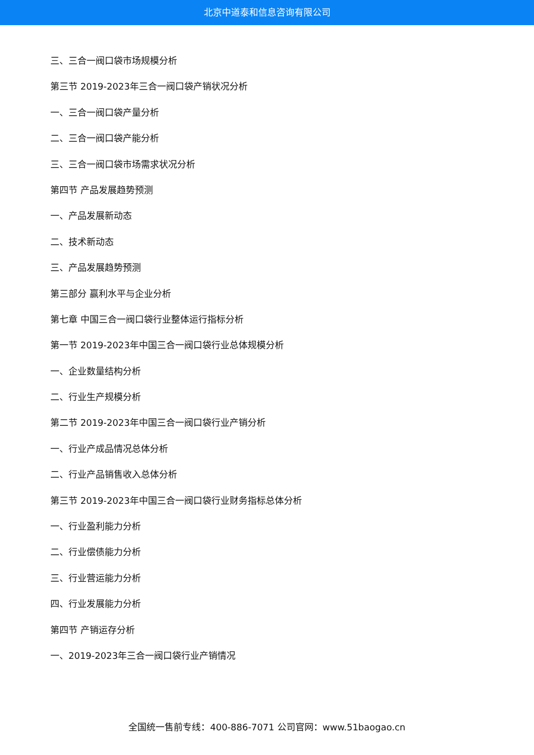北京中道泰和信息咨询有限公司
三、三合一阀口袋市场规模分析
第三节 2019-2023年三合一阀口袋产销状况分析
一、三合一阀口袋产量分析
二、三合一阀口袋产能分析
三、三合一阀口袋市场需求状况分析
第四节 产品发展趋势预测
一、产品发展新动态
二、技术新动态
三、产品发展趋势预测
第三部分 赢利水平与企业分析
第七章 中国三合一阀口袋行业整体运行指标分析
第一节 2019-2023年中国三合一阀口袋行业总体规模分析
一、企业数量结构分析
二、行业生产规模分析
第二节 2019-2023年中国三合一阀口袋行业产销分析
一、行业产成品情况总体分析
二、行业产品销售收入总体分析
第三节 2019-2023年中国三合一阀口袋行业财务指标总体分析
一、行业盈利能力分析
二、行业偿债能力分析
三、行业营运能力分析
四、行业发展能力分析
第四节 产销运存分析
一、2019-2023年三合一阀口袋行业产销情况
全国统一售前专线：400-886-7071 公司官网：www.51baogao.cn